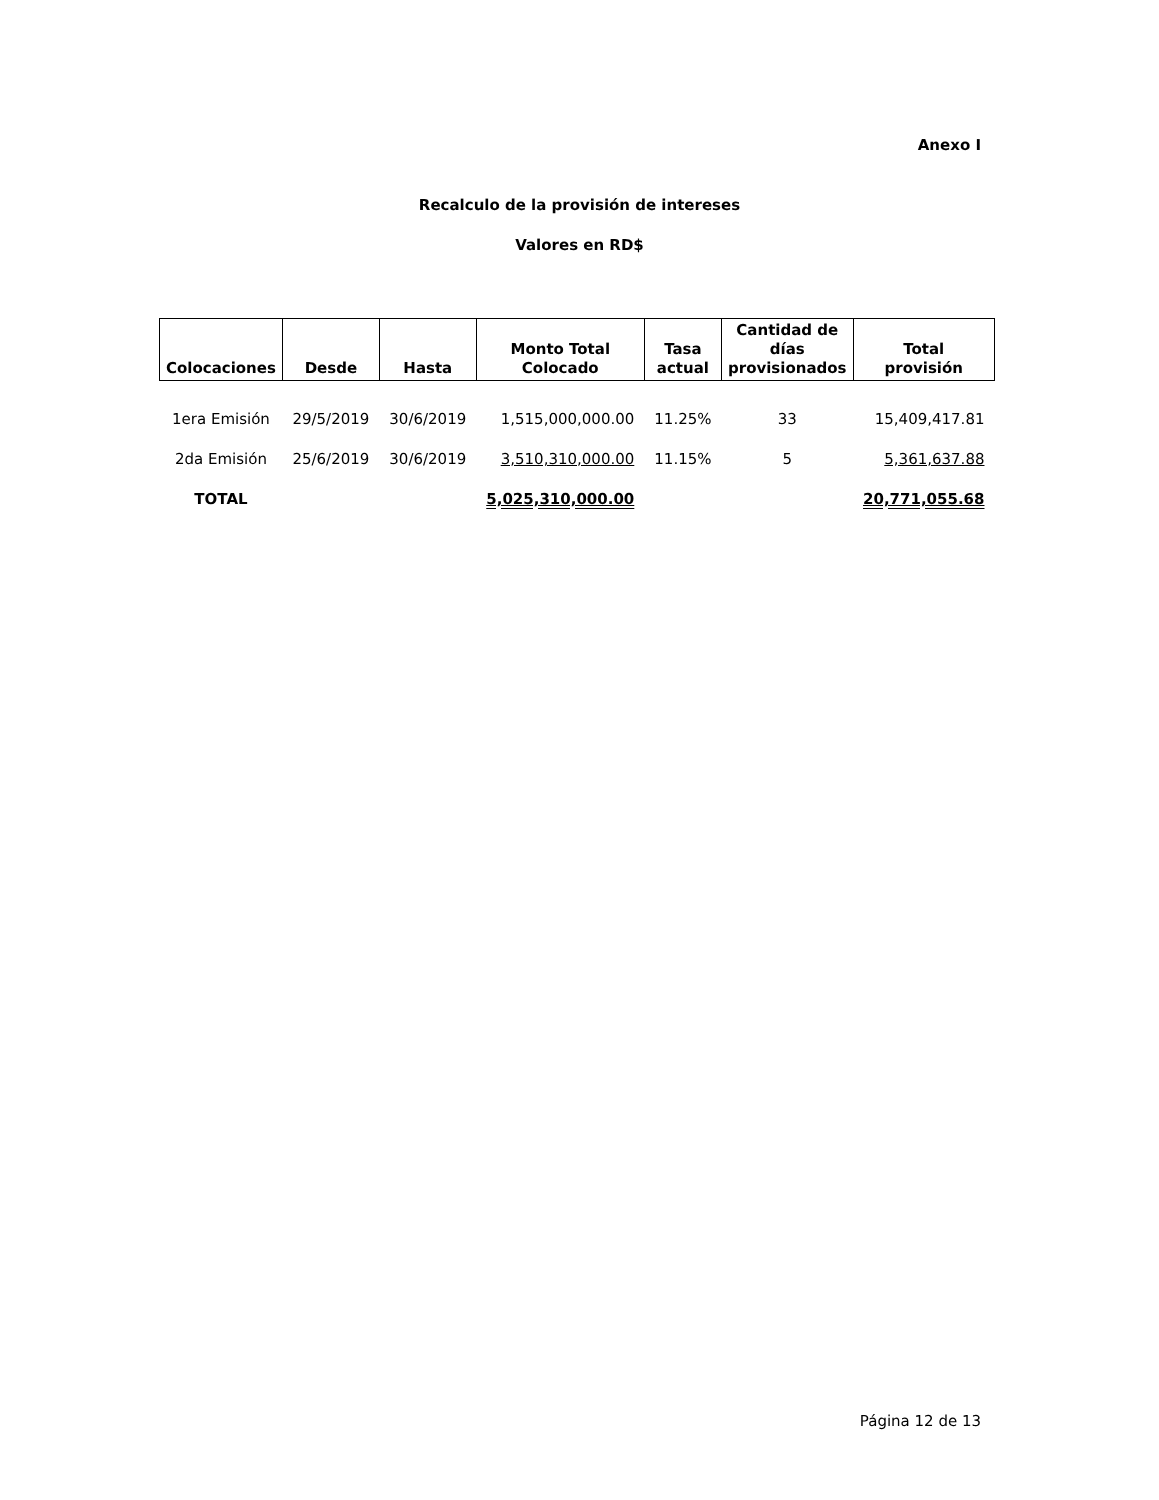Anexo I
Recalculo de la provisión de intereses
Valores en RD$
| Colocaciones | Desde | Hasta | Monto Total Colocado | Tasa actual | Cantidad de días provisionados | Total provisión |
| --- | --- | --- | --- | --- | --- | --- |
| 1era Emisión | 29/5/2019 | 30/6/2019 | 1,515,000,000.00 | 11.25% | 33 | 15,409,417.81 |
| 2da Emisión | 25/6/2019 | 30/6/2019 | 3,510,310,000.00 | 11.15% | 5 | 5,361,637.88 |
| TOTAL | | | 5,025,310,000.00 | | | 20,771,055.68 |
Página 12 de 13